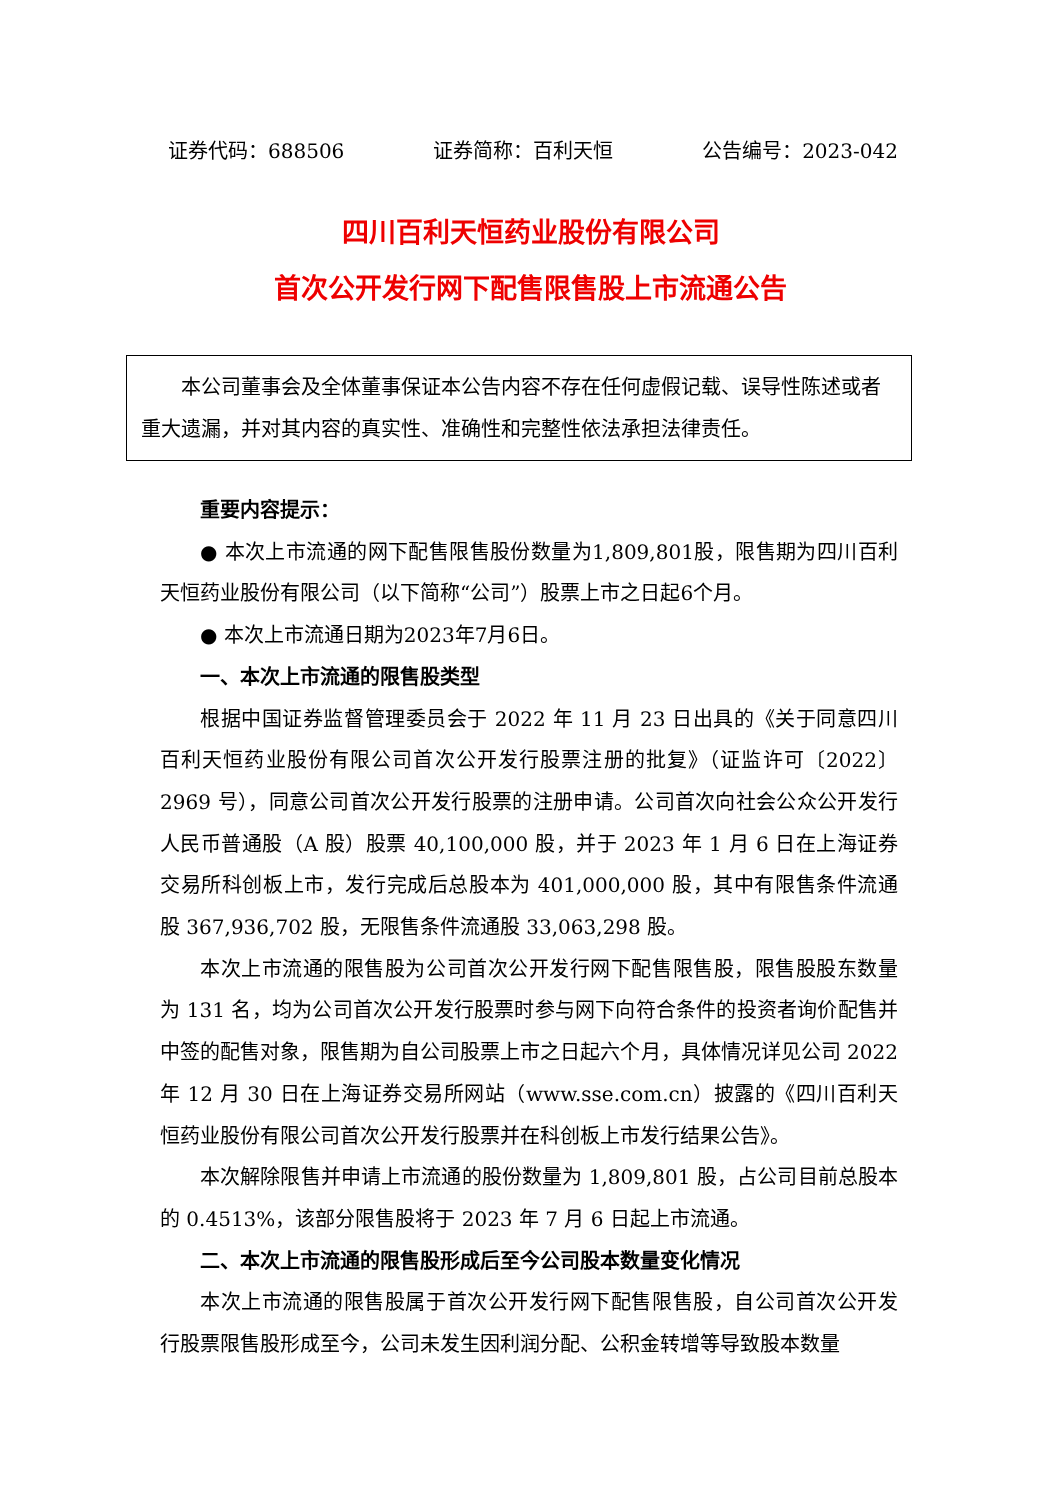证券代码：688506 证券简称：百利天恒 公告编号：2023-042
四川百利天恒药业股份有限公司
首次公开发行网下配售限售股上市流通公告
本公司董事会及全体董事保证本公告内容不存在任何虚假记载、误导性陈述或者重大遗漏，并对其内容的真实性、准确性和完整性依法承担法律责任。
重要内容提示：
● 本次上市流通的网下配售限售股份数量为1,809,801股，限售期为四川百利天恒药业股份有限公司（以下简称“公司”）股票上市之日起6个月。
● 本次上市流通日期为2023年7月6日。
一、本次上市流通的限售股类型
根据中国证券监督管理委员会于 2022 年 11 月 23 日出具的《关于同意四川百利天恒药业股份有限公司首次公开发行股票注册的批复》（证监许可〔2022〕2969 号），同意公司首次公开发行股票的注册申请。公司首次向社会公众公开发行人民币普通股（A 股）股票 40,100,000 股，并于 2023 年 1 月 6 日在上海证券交易所科创板上市，发行完成后总股本为 401,000,000 股，其中有限售条件流通股 367,936,702 股，无限售条件流通股 33,063,298 股。
本次上市流通的限售股为公司首次公开发行网下配售限售股，限售股股东数量为 131 名，均为公司首次公开发行股票时参与网下向符合条件的投资者询价配售并中签的配售对象，限售期为自公司股票上市之日起六个月，具体情况详见公司 2022 年 12 月 30 日在上海证券交易所网站（www.sse.com.cn）披露的《四川百利天恒药业股份有限公司首次公开发行股票并在科创板上市发行结果公告》。
本次解除限售并申请上市流通的股份数量为 1,809,801 股，占公司目前总股本的 0.4513%，该部分限售股将于 2023 年 7 月 6 日起上市流通。
二、本次上市流通的限售股形成后至今公司股本数量变化情况
本次上市流通的限售股属于首次公开发行网下配售限售股，自公司首次公开发行股票限售股形成至今，公司未发生因利润分配、公积金转增等导致股本数量